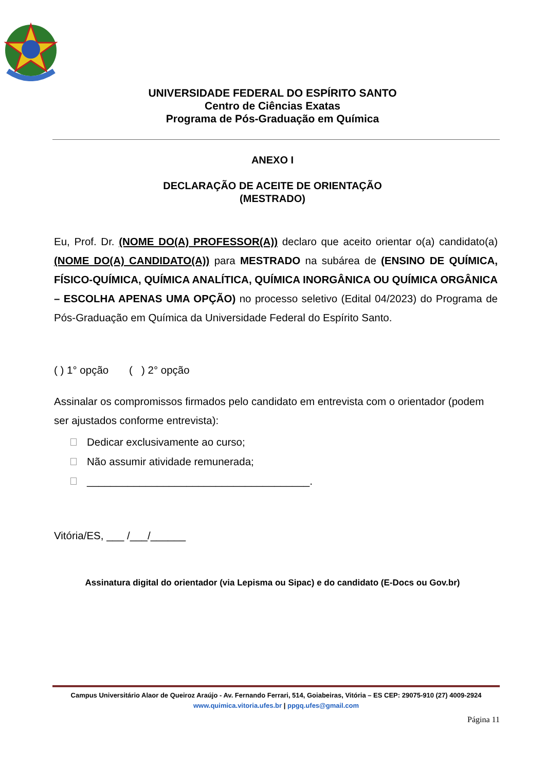UNIVERSIDADE FEDERAL DO ESPÍRITO SANTO
Centro de Ciências Exatas
Programa de Pós-Graduação em Química
ANEXO I
DECLARAÇÃO DE ACEITE DE ORIENTAÇÃO
(MESTRADO)
Eu, Prof. Dr. (NOME DO(A) PROFESSOR(A)) declaro que aceito orientar o(a) candidato(a) (NOME DO(A) CANDIDATO(A)) para MESTRADO na subárea de (ENSINO DE QUÍMICA, FÍSICO-QUÍMICA, QUÍMICA ANALÍTICA, QUÍMICA INORGÂNICA OU QUÍMICA ORGÂNICA – ESCOLHA APENAS UMA OPÇÃO) no processo seletivo (Edital 04/2023) do Programa de Pós-Graduação em Química da Universidade Federal do Espírito Santo.
( ) 1° opção ( ) 2° opção
Assinalar os compromissos firmados pelo candidato em entrevista com o orientador (podem ser ajustados conforme entrevista):
Dedicar exclusivamente ao curso;
Não assumir atividade remunerada;
______________________________________.
Vitória/ES, ___ /___/______
Assinatura digital do orientador (via Lepisma ou Sipac) e do candidato (E-Docs ou Gov.br)
Campus Universitário Alaor de Queiroz Araújo - Av. Fernando Ferrari, 514, Goiabeiras, Vitória – ES CEP: 29075-910 (27) 4009-2924
www.quimica.vitoria.ufes.br | ppgq.ufes@gmail.com
Página 11